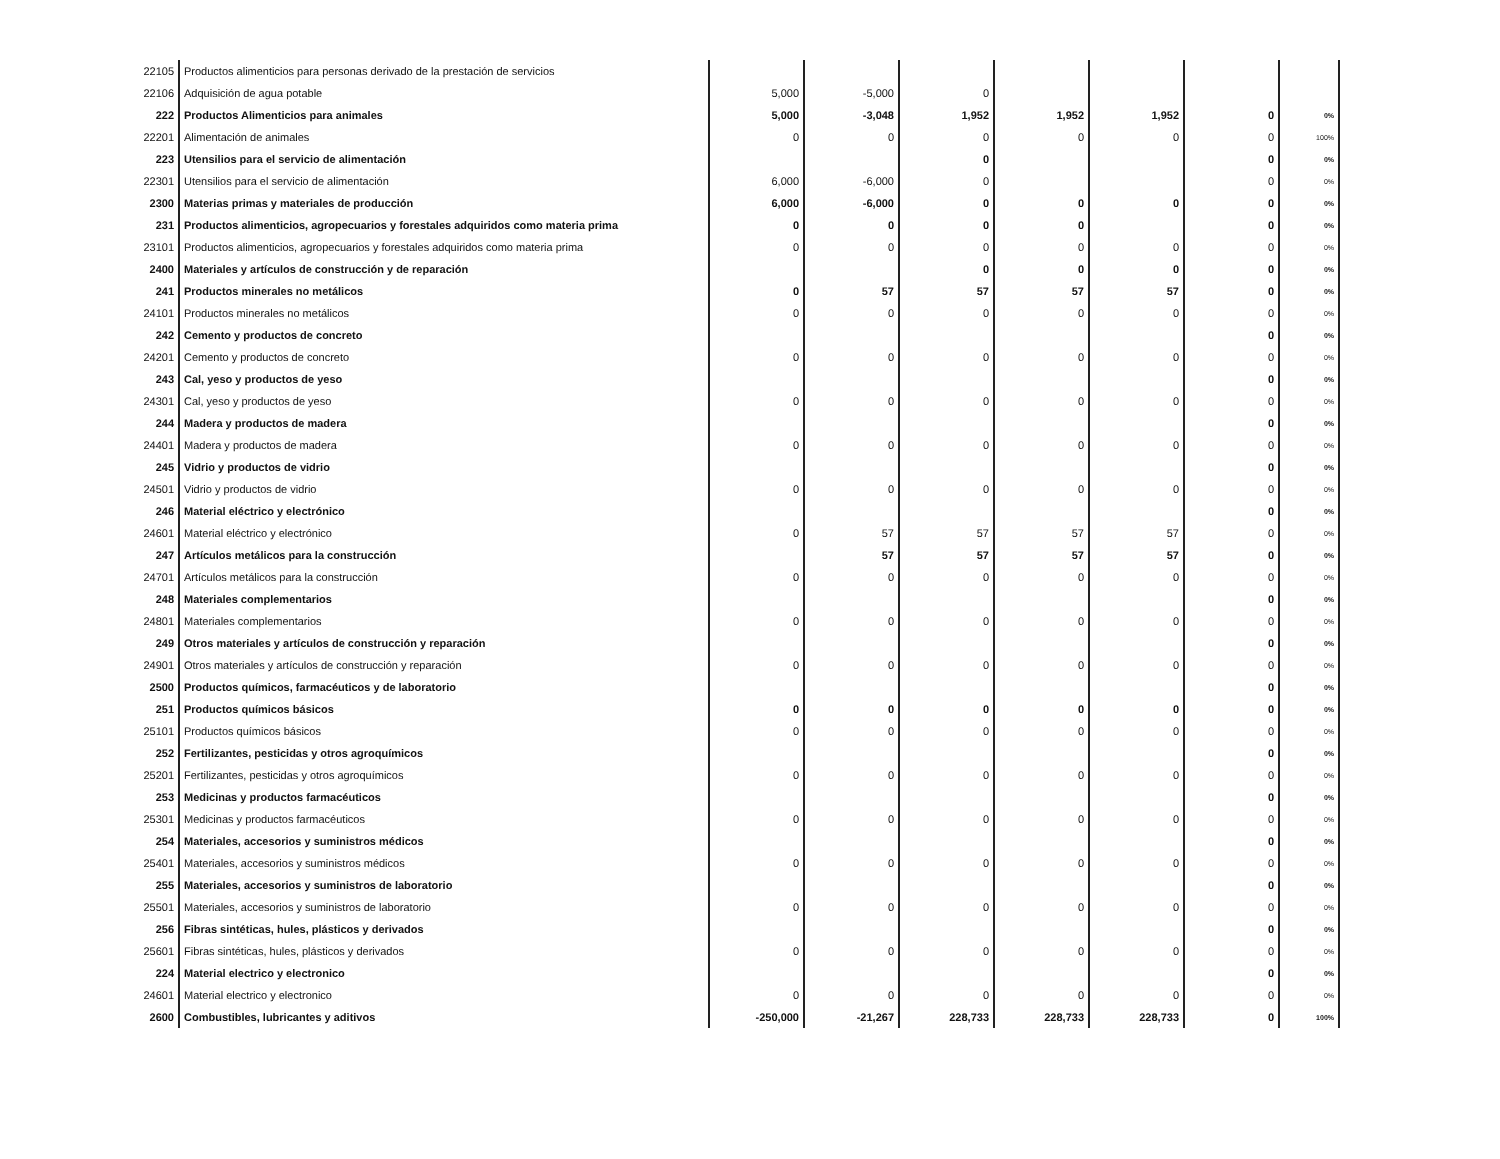| 22105 | Productos alimenticios para personas derivado de la prestación de servicios | | | | | | | |
| 22106 | Adquisición de agua potable | 5,000 | -5,000 | 0 | | | | |
| 222 | Productos Alimenticios para animales | 5,000 | -3,048 | 1,952 | 1,952 | 1,952 | 0 | 0% |
| 22201 | Alimentación de animales | 0 | 0 | 0 | 0 | 0 | 0 | 100% |
| 223 | Utensilios para el servicio de alimentación | | | 0 | | | 0 | 0% |
| 22301 | Utensilios para el servicio de alimentación | 6,000 | -6,000 | 0 | | | 0 | 0% |
| 2300 | Materias primas y materiales de producción | 6,000 | -6,000 | 0 | 0 | 0 | 0 | 0% |
| 231 | Productos alimenticios, agropecuarios y forestales adquiridos como materia prima | 0 | 0 | 0 | 0 | | 0 | 0% |
| 23101 | Productos alimenticios, agropecuarios y forestales adquiridos como materia prima | 0 | 0 | 0 | 0 | 0 | 0 | 0% |
| 2400 | Materiales y artículos de construcción y de reparación | | | 0 | 0 | 0 | 0 | 0% |
| 241 | Productos minerales no metálicos | 0 | 57 | 57 | 57 | 57 | 0 | 0% |
| 24101 | Productos minerales no metálicos | 0 | 0 | 0 | 0 | 0 | 0 | 0% |
| 242 | Cemento y productos de concreto | | | | | | 0 | 0% |
| 24201 | Cemento y productos de concreto | 0 | 0 | 0 | 0 | 0 | 0 | 0% |
| 243 | Cal, yeso y productos de yeso | | | | | | 0 | 0% |
| 24301 | Cal, yeso y productos de yeso | 0 | 0 | 0 | 0 | 0 | 0 | 0% |
| 244 | Madera y productos de madera | | | | | | 0 | 0% |
| 24401 | Madera y productos de madera | 0 | 0 | 0 | 0 | 0 | 0 | 0% |
| 245 | Vidrio y productos de vidrio | | | | | | 0 | 0% |
| 24501 | Vidrio y productos de vidrio | 0 | 0 | 0 | 0 | 0 | 0 | 0% |
| 246 | Material eléctrico y electrónico | | | | | | 0 | 0% |
| 24601 | Material eléctrico y electrónico | 0 | 57 | 57 | 57 | 57 | 0 | 0% |
| 247 | Artículos metálicos para la construcción | | 57 | 57 | 57 | 57 | 0 | 0% |
| 24701 | Artículos metálicos para la construcción | 0 | 0 | 0 | 0 | 0 | 0 | 0% |
| 248 | Materiales complementarios | | | | | | 0 | 0% |
| 24801 | Materiales complementarios | 0 | 0 | 0 | 0 | 0 | 0 | 0% |
| 249 | Otros materiales y artículos de construcción y reparación | | | | | | 0 | 0% |
| 24901 | Otros materiales y artículos de construcción y reparación | 0 | 0 | 0 | 0 | 0 | 0 | 0% |
| 2500 | Productos químicos, farmacéuticos y de laboratorio | | | | | | 0 | 0% |
| 251 | Productos químicos básicos | 0 | 0 | 0 | 0 | 0 | 0 | 0% |
| 25101 | Productos químicos básicos | 0 | 0 | 0 | 0 | 0 | 0 | 0% |
| 252 | Fertilizantes, pesticidas y otros agroquímicos | | | | | | 0 | 0% |
| 25201 | Fertilizantes, pesticidas y otros agroquímicos | 0 | 0 | 0 | 0 | 0 | 0 | 0% |
| 253 | Medicinas y productos farmacéuticos | | | | | | 0 | 0% |
| 25301 | Medicinas y productos farmacéuticos | 0 | 0 | 0 | 0 | 0 | 0 | 0% |
| 254 | Materiales, accesorios y suministros médicos | | | | | | 0 | 0% |
| 25401 | Materiales, accesorios y suministros médicos | 0 | 0 | 0 | 0 | 0 | 0 | 0% |
| 255 | Materiales, accesorios y suministros de laboratorio | | | | | | 0 | 0% |
| 25501 | Materiales, accesorios y suministros de laboratorio | 0 | 0 | 0 | 0 | 0 | 0 | 0% |
| 256 | Fibras sintéticas, hules, plásticos y derivados | | | | | | 0 | 0% |
| 25601 | Fibras sintéticas, hules, plásticos y derivados | 0 | 0 | 0 | 0 | 0 | 0 | 0% |
| 224 | Material electrico y electronico | | | | | | 0 | 0% |
| 24601 | Material electrico y electronico | 0 | 0 | 0 | 0 | 0 | 0 | 0% |
| 2600 | Combustibles, lubricantes y aditivos | -250,000 | -21,267 | 228,733 | 228,733 | 228,733 | 0 | 100% |